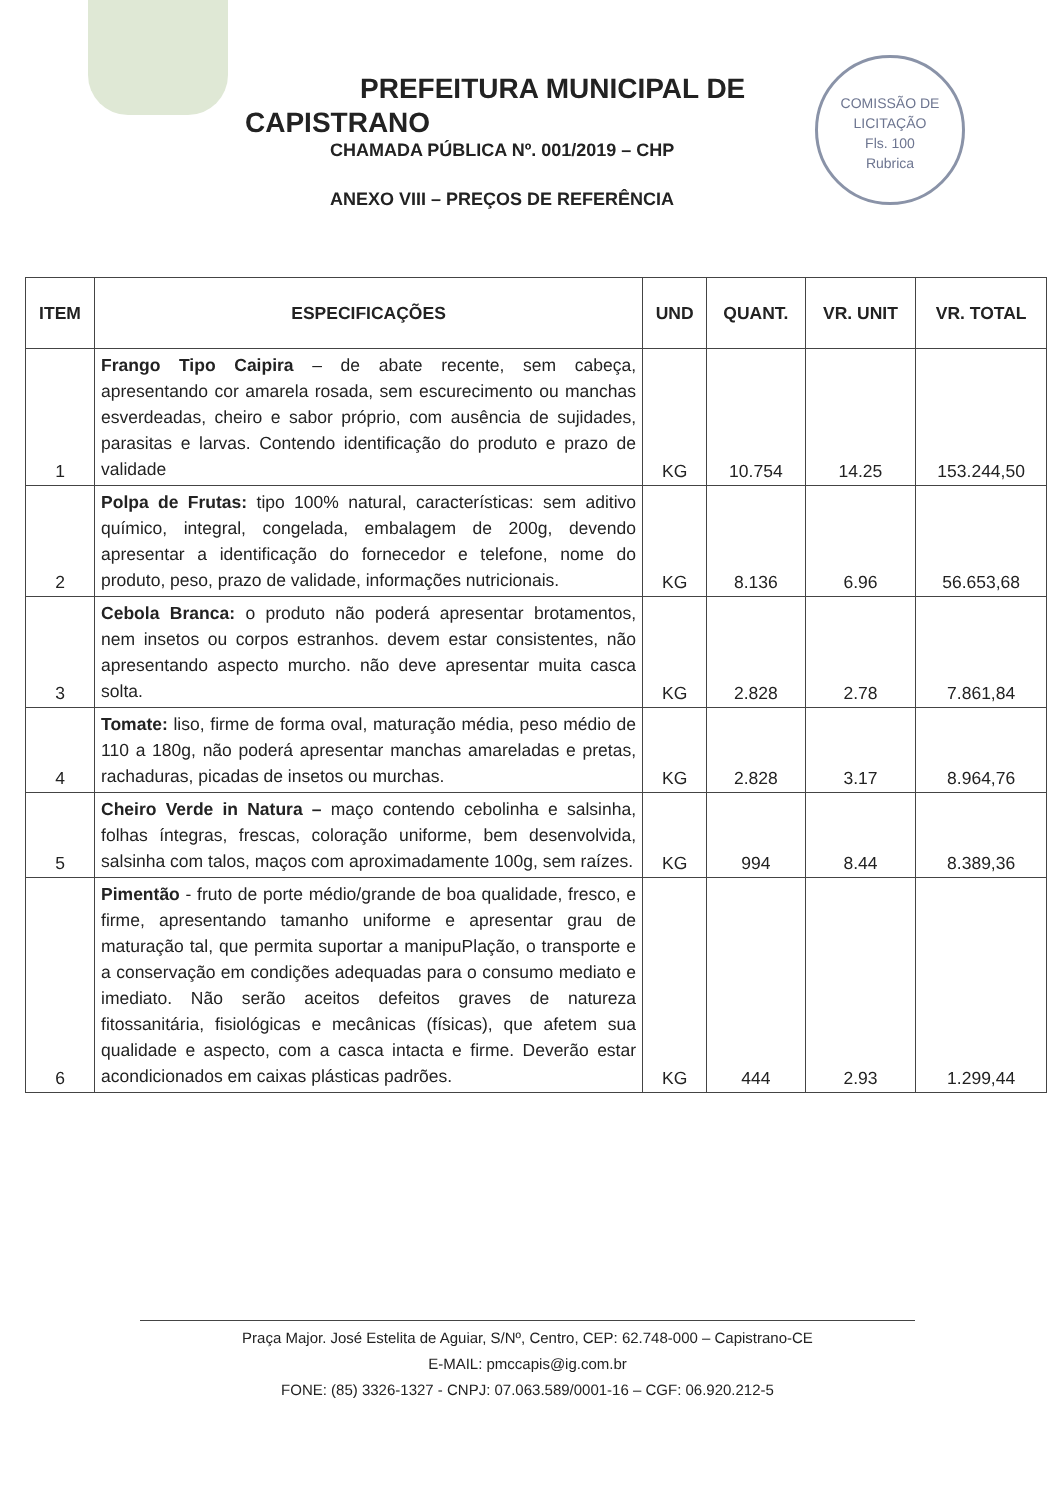PREFEITURA MUNICIPAL DE
CAPISTRANO
CHAMADA PÚBLICA Nº. 001/2019 – CHP
ANEXO VIII – PREÇOS DE REFERÊNCIA
COMISSÃO DE LICITAÇÃO
Fls. 100
Rubrica
| ITEM | ESPECIFICAÇÕES | UND | QUANT. | VR. UNIT | VR. TOTAL |
| --- | --- | --- | --- | --- | --- |
| 1 | Frango Tipo Caipira – de abate recente, sem cabeça, apresentando cor amarela rosada, sem escurecimento ou manchas esverdeadas, cheiro e sabor próprio, com ausência de sujidades, parasitas e larvas. Contendo identificação do produto e prazo de validade | KG | 10.754 | 14.25 | 153.244,50 |
| 2 | Polpa de Frutas: tipo 100% natural, características: sem aditivo químico, integral, congelada, embalagem de 200g, devendo apresentar a identificação do fornecedor e telefone, nome do produto, peso, prazo de validade, informações nutricionais. | KG | 8.136 | 6.96 | 56.653,68 |
| 3 | Cebola Branca: o produto não poderá apresentar brotamentos, nem insetos ou corpos estranhos. devem estar consistentes, não apresentando aspecto murcho. não deve apresentar muita casca solta. | KG | 2.828 | 2.78 | 7.861,84 |
| 4 | Tomate: liso, firme de forma oval, maturação média, peso médio de 110 a 180g, não poderá apresentar manchas amareladas e pretas, rachaduras, picadas de insetos ou murchas. | KG | 2.828 | 3.17 | 8.964,76 |
| 5 | Cheiro Verde in Natura – maço contendo cebolinha e salsinha, folhas íntegras, frescas, coloração uniforme, bem desenvolvida, salsinha com talos, maços com aproximadamente 100g, sem raízes. | KG | 994 | 8.44 | 8.389,36 |
| 6 | Pimentão - fruto de porte médio/grande de boa qualidade, fresco, e firme, apresentando tamanho uniforme e apresentar grau de maturação tal, que permita suportar a manipuPlação, o transporte e a conservação em condições adequadas para o consumo mediato e imediato. Não serão aceitos defeitos graves de natureza fitossanitária, fisiológicas e mecânicas (físicas), que afetem sua qualidade e aspecto, com a casca intacta e firme. Deverão estar acondicionados em caixas plásticas padrões. | KG | 444 | 2.93 | 1.299,44 |
Praça Major. José Estelita de Aguiar, S/Nº, Centro, CEP: 62.748-000 – Capistrano-CE
E-MAIL: pmccapis@ig.com.br
FONE: (85) 3326-1327 - CNPJ: 07.063.589/0001-16 – CGF: 06.920.212-5